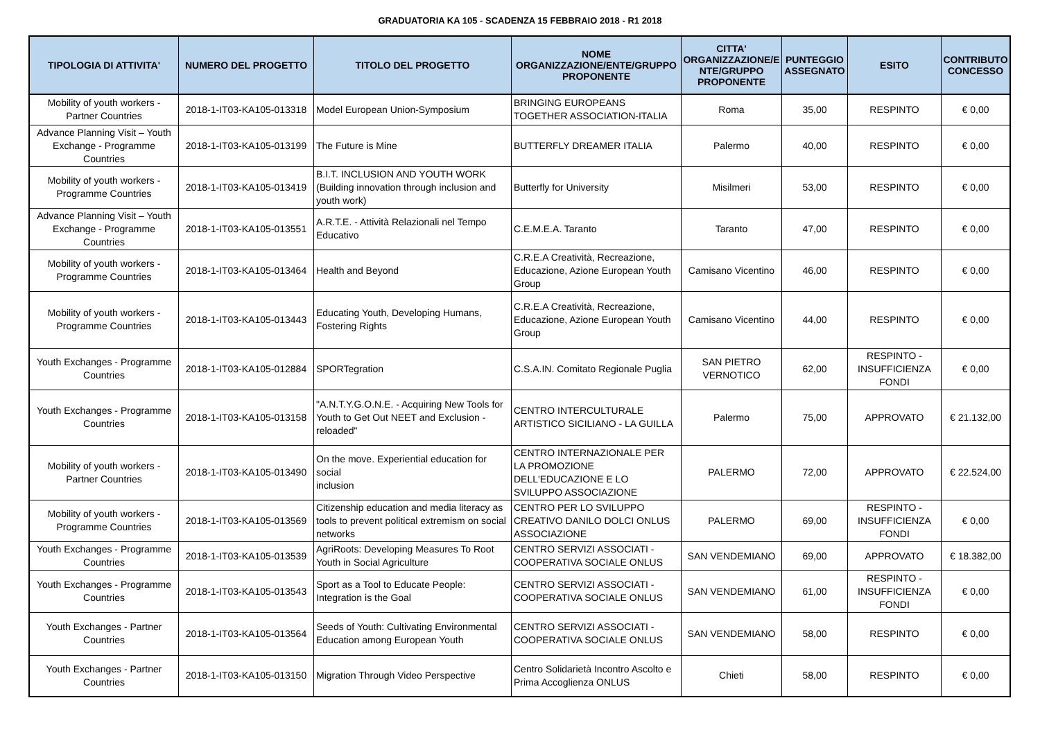GRADUATORIA KA 105 - SCADENZA 15 FEBBRAIO 2018 - R1 2018
| TIPOLOGIA DI ATTIVITA' | NUMERO DEL PROGETTO | TITOLO DEL PROGETTO | NOME ORGANIZZAZIONE/ENTE/GRUPPO PROPONENTE | CITTA' ORGANIZZAZIONE/E NTE/GRUPPO PROPONENTE | PUNTEGGIO ASSEGNATO | ESITO | CONTRIBUTO CONCESSO |
| --- | --- | --- | --- | --- | --- | --- | --- |
| Mobility of youth workers - Partner Countries | 2018-1-IT03-KA105-013318 | Model European Union-Symposium | BRINGING EUROPEANS TOGETHER ASSOCIATION-ITALIA | Roma | 35,00 | RESPINTO | € 0,00 |
| Advance Planning Visit – Youth Exchange - Programme Countries | 2018-1-IT03-KA105-013199 | The Future is Mine | BUTTERFLY DREAMER ITALIA | Palermo | 40,00 | RESPINTO | € 0,00 |
| Mobility of youth workers - Programme Countries | 2018-1-IT03-KA105-013419 | B.I.T. INCLUSION AND YOUTH WORK (Building innovation through inclusion and youth work) | Butterfly for University | Misilmeri | 53,00 | RESPINTO | € 0,00 |
| Advance Planning Visit – Youth Exchange - Programme Countries | 2018-1-IT03-KA105-013551 | A.R.T.E. - Attività Relazionali nel Tempo Educativo | C.E.M.E.A. Taranto | Taranto | 47,00 | RESPINTO | € 0,00 |
| Mobility of youth workers - Programme Countries | 2018-1-IT03-KA105-013464 | Health and Beyond | C.R.E.A Creatività, Recreazione, Educazione, Azione European Youth Group | Camisano Vicentino | 46,00 | RESPINTO | € 0,00 |
| Mobility of youth workers - Programme Countries | 2018-1-IT03-KA105-013443 | Educating Youth, Developing Humans, Fostering Rights | C.R.E.A Creatività, Recreazione, Educazione, Azione European Youth Group | Camisano Vicentino | 44,00 | RESPINTO | € 0,00 |
| Youth Exchanges - Programme Countries | 2018-1-IT03-KA105-012884 | SPORTegration | C.S.A.IN. Comitato Regionale Puglia | SAN PIETRO VERNOTICO | 62,00 | RESPINTO - INSUFFICIENZA FONDI | € 0,00 |
| Youth Exchanges - Programme Countries | 2018-1-IT03-KA105-013158 | "A.N.T.Y.G.O.N.E. - Acquiring New Tools for Youth to Get Out NEET and Exclusion - reloaded" | CENTRO INTERCULTURALE ARTISTICO SICILIANO - LA GUILLA | Palermo | 75,00 | APPROVATO | € 21.132,00 |
| Mobility of youth workers - Partner Countries | 2018-1-IT03-KA105-013490 | On the move. Experiential education for social inclusion | CENTRO INTERNAZIONALE PER LA PROMOZIONE DELL'EDUCAZIONE E LO SVILUPPO ASSOCIAZIONE | PALERMO | 72,00 | APPROVATO | € 22.524,00 |
| Mobility of youth workers - Programme Countries | 2018-1-IT03-KA105-013569 | Citizenship education and media literacy as tools to prevent political extremism on social networks | CENTRO PER LO SVILUPPO CREATIVO DANILO DOLCI ONLUS ASSOCIAZIONE | PALERMO | 69,00 | RESPINTO - INSUFFICIENZA FONDI | € 0,00 |
| Youth Exchanges - Programme Countries | 2018-1-IT03-KA105-013539 | AgriRoots: Developing Measures To Root Youth in Social Agriculture | CENTRO SERVIZI ASSOCIATI - COOPERATIVA SOCIALE ONLUS | SAN VENDEMIANO | 69,00 | APPROVATO | € 18.382,00 |
| Youth Exchanges - Programme Countries | 2018-1-IT03-KA105-013543 | Sport as a Tool to Educate People: Integration is the Goal | CENTRO SERVIZI ASSOCIATI - COOPERATIVA SOCIALE ONLUS | SAN VENDEMIANO | 61,00 | RESPINTO - INSUFFICIENZA FONDI | € 0,00 |
| Youth Exchanges - Partner Countries | 2018-1-IT03-KA105-013564 | Seeds of Youth: Cultivating Environmental Education among European Youth | CENTRO SERVIZI ASSOCIATI - COOPERATIVA SOCIALE ONLUS | SAN VENDEMIANO | 58,00 | RESPINTO | € 0,00 |
| Youth Exchanges - Partner Countries | 2018-1-IT03-KA105-013150 | Migration Through Video Perspective | Centro Solidarietà Incontro Ascolto e Prima Accoglienza ONLUS | Chieti | 58,00 | RESPINTO | € 0,00 |